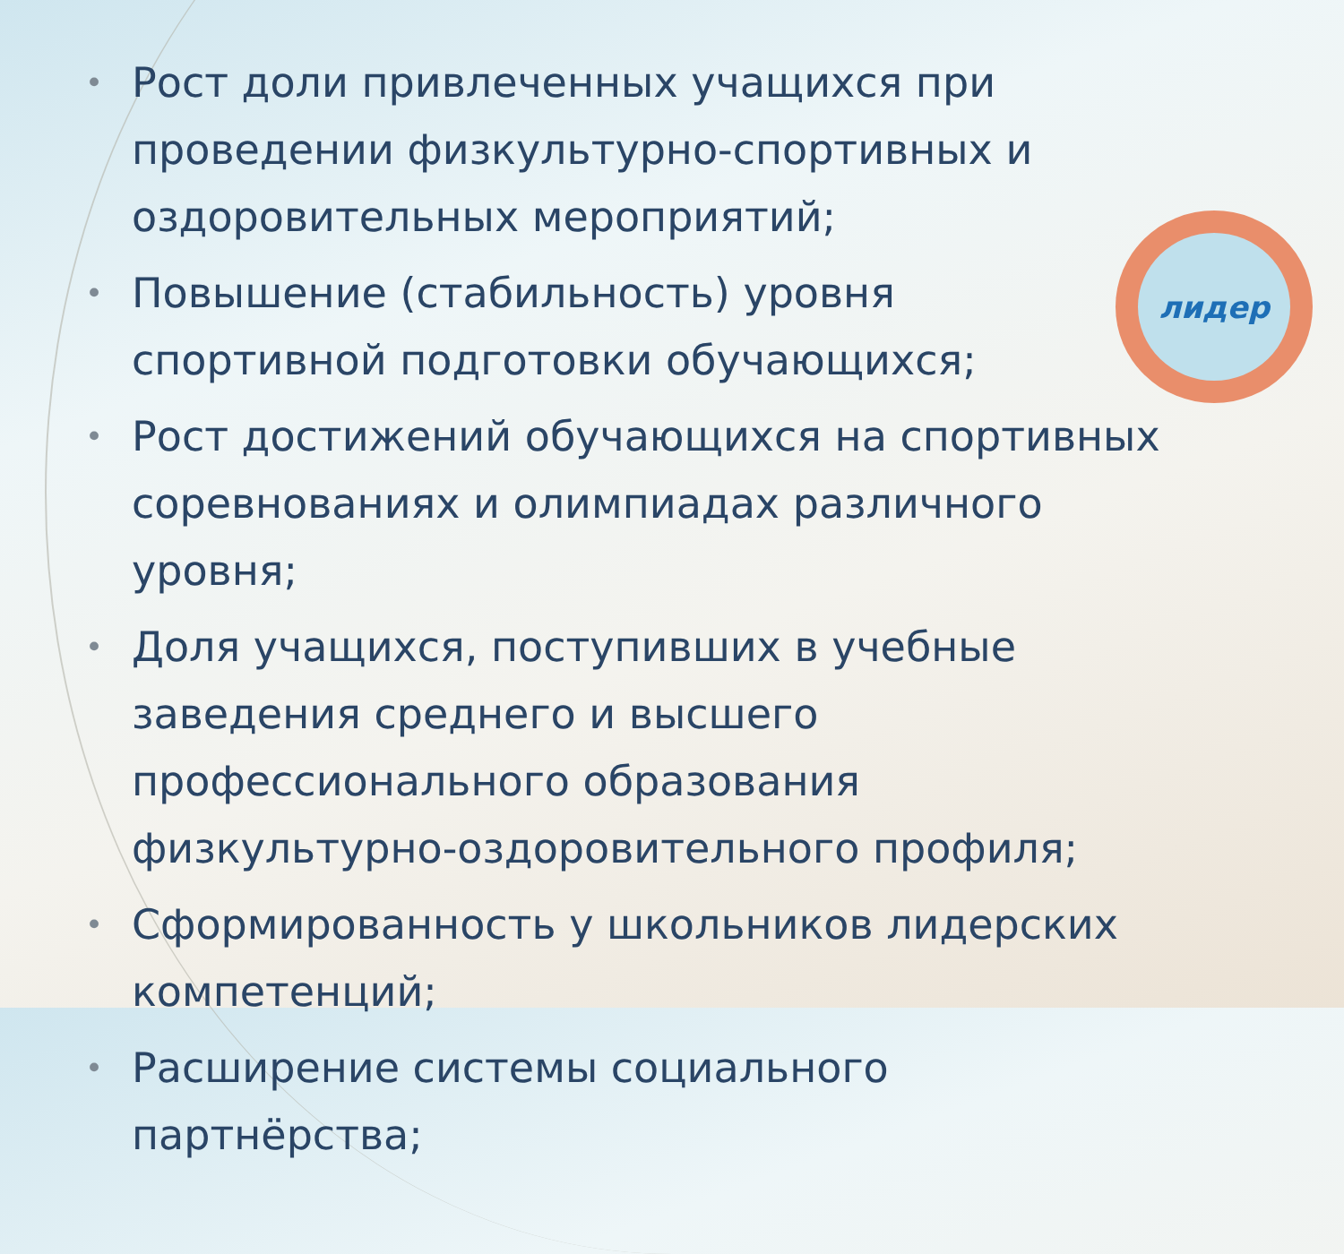лидер
• Рост доли привлеченных учащихся при проведении физкультурно-спортивных и оздоровительных мероприятий;
• Повышение (стабильность) уровня спортивной подготовки обучающихся;
• Рост достижений обучающихся на спортивных соревнованиях и олимпиадах различного уровня;
• Доля учащихся, поступивших в учебные заведения среднего и высшего профессионального образования физкультурно-оздоровительного профиля;
• Сформированность у школьников лидерских компетенций;
• Расширение системы социального партнёрства;